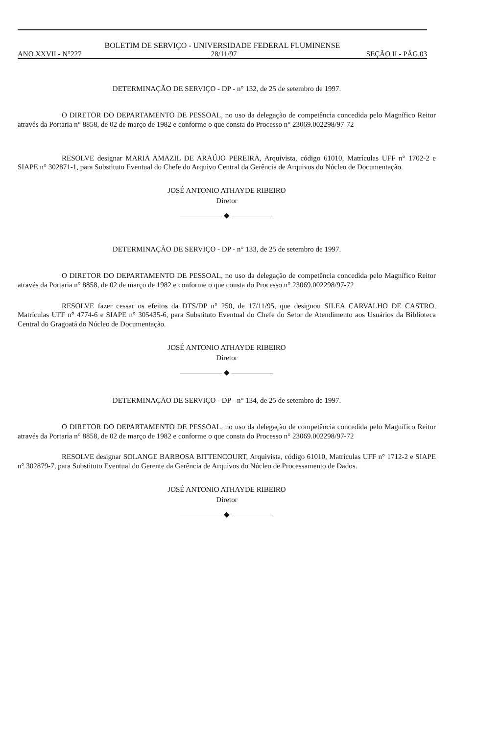BOLETIM DE SERVIÇO - UNIVERSIDADE FEDERAL FLUMINENSE
ANO XXVII - N°227 28/11/97 SEÇÃO II - PÁG.03
DETERMINAÇÃO DE SERVIÇO - DP - n° 132, de 25 de setembro de 1997.
O DIRETOR DO DEPARTAMENTO DE PESSOAL, no uso da delegação de competência concedida pelo Magnífico Reitor através da Portaria n° 8858, de 02 de março de 1982 e conforme o que consta do Processo n° 23069.002298/97-72
RESOLVE designar MARIA AMAZIL DE ARAÚJO PEREIRA, Arquivista, código 61010, Matrículas UFF n° 1702-2 e SIAPE n° 302871-1, para Substituto Eventual do Chefe do Arquivo Central da Gerência de Arquivos do Núcleo de Documentação.
JOSÉ ANTONIO ATHAYDE RIBEIRO
Diretor
◆
DETERMINAÇÃO DE SERVIÇO - DP - n° 133, de 25 de setembro de 1997.
O DIRETOR DO DEPARTAMENTO DE PESSOAL, no uso da delegação de competência concedida pelo Magnífico Reitor através da Portaria n° 8858, de 02 de março de 1982 e conforme o que consta do Processo n° 23069.002298/97-72
RESOLVE fazer cessar os efeitos da DTS/DP n° 250, de 17/11/95, que designou SILEA CARVALHO DE CASTRO, Matrículas UFF n° 4774-6 e SIAPE n° 305435-6, para Substituto Eventual do Chefe do Setor de Atendimento aos Usuários da Biblioteca Central do Gragoatá do Núcleo de Documentação.
JOSÉ ANTONIO ATHAYDE RIBEIRO
Diretor
◆
DETERMINAÇÃO DE SERVIÇO - DP - n° 134, de 25 de setembro de 1997.
O DIRETOR DO DEPARTAMENTO DE PESSOAL, no uso da delegação de competência concedida pelo Magnífico Reitor através da Portaria n° 8858, de 02 de março de 1982 e conforme o que consta do Processo n° 23069.002298/97-72
RESOLVE designar SOLANGE BARBOSA BITTENCOURT, Arquivista, código 61010, Matrículas UFF n° 1712-2 e SIAPE n° 302879-7, para Substituto Eventual do Gerente da Gerência de Arquivos do Núcleo de Processamento de Dados.
JOSÉ ANTONIO ATHAYDE RIBEIRO
Diretor
◆